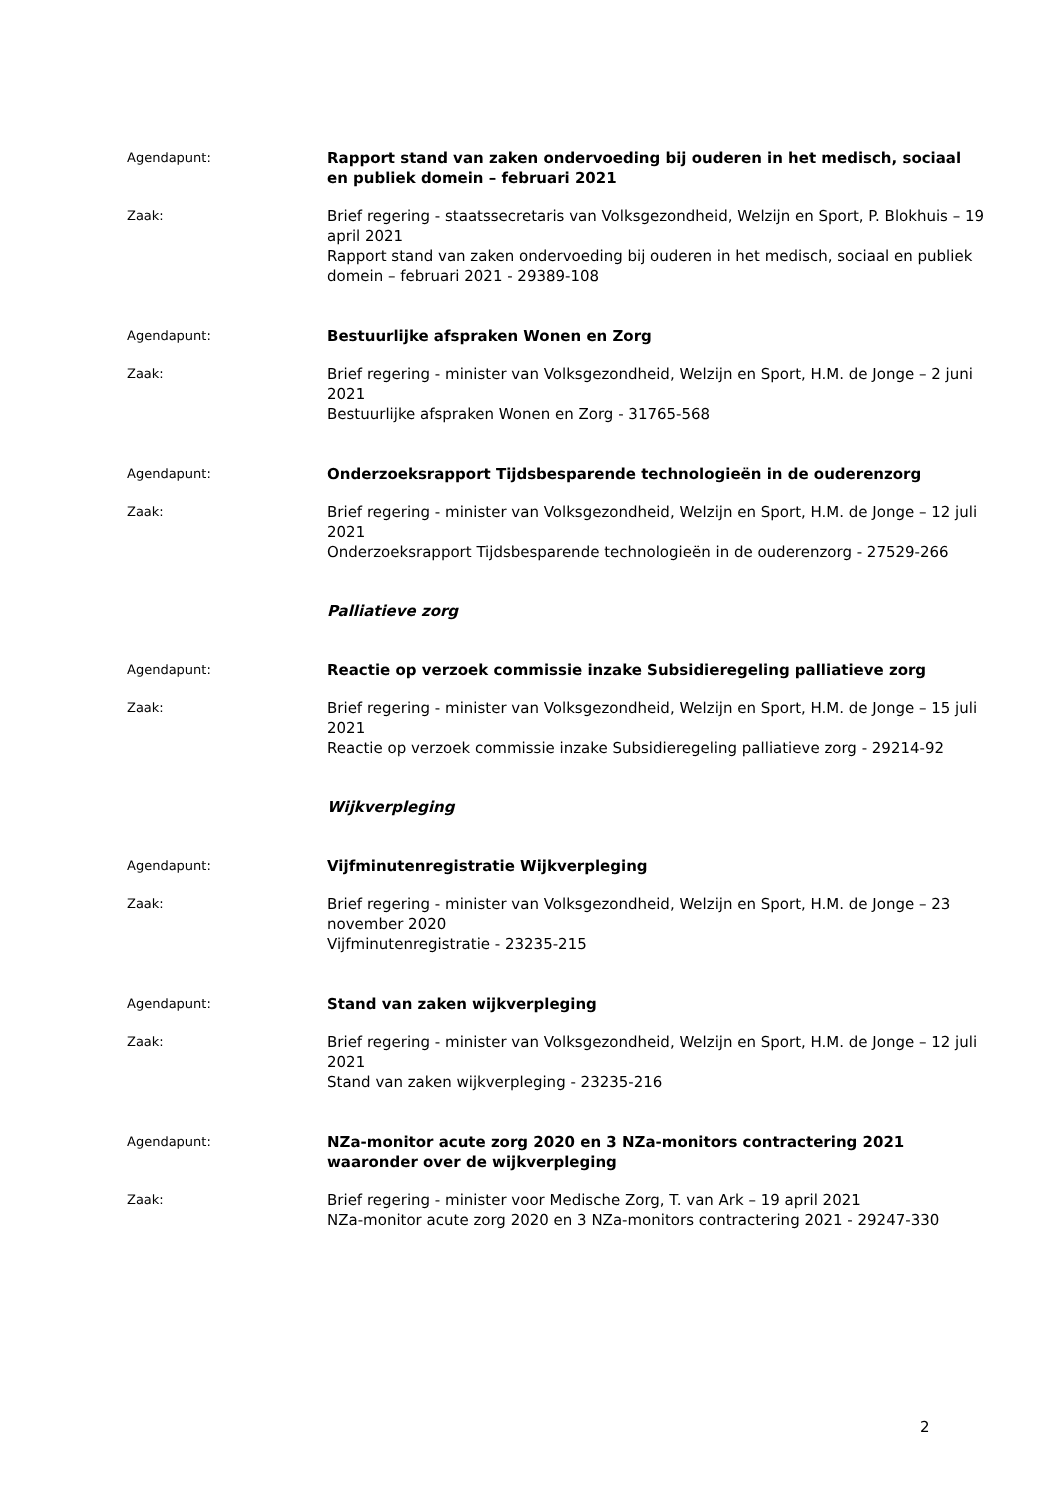Agendapunt:
Rapport stand van zaken ondervoeding bij ouderen in het medisch, sociaal en publiek domein – februari 2021
Zaak:
Brief regering - staatssecretaris van Volksgezondheid, Welzijn en Sport, P. Blokhuis – 19 april 2021
Rapport stand van zaken ondervoeding bij ouderen in het medisch, sociaal en publiek domein – februari 2021 - 29389-108
Agendapunt:
Bestuurlijke afspraken Wonen en Zorg
Zaak:
Brief regering - minister van Volksgezondheid, Welzijn en Sport, H.M. de Jonge – 2 juni 2021
Bestuurlijke afspraken Wonen en Zorg - 31765-568
Agendapunt:
Onderzoeksrapport Tijdsbesparende technologieën in de ouderenzorg
Zaak:
Brief regering - minister van Volksgezondheid, Welzijn en Sport, H.M. de Jonge – 12 juli 2021
Onderzoeksrapport Tijdsbesparende technologieën in de ouderenzorg - 27529-266
Palliatieve zorg
Agendapunt:
Reactie op verzoek commissie inzake Subsidieregeling palliatieve zorg
Zaak:
Brief regering - minister van Volksgezondheid, Welzijn en Sport, H.M. de Jonge – 15 juli 2021
Reactie op verzoek commissie inzake Subsidieregeling palliatieve zorg - 29214-92
Wijkverpleging
Agendapunt:
Vijfminutenregistratie Wijkverpleging
Zaak:
Brief regering - minister van Volksgezondheid, Welzijn en Sport, H.M. de Jonge – 23 november 2020
Vijfminutenregistratie - 23235-215
Agendapunt:
Stand van zaken wijkverpleging
Zaak:
Brief regering - minister van Volksgezondheid, Welzijn en Sport, H.M. de Jonge – 12 juli 2021
Stand van zaken wijkverpleging - 23235-216
Agendapunt:
NZa-monitor acute zorg 2020 en 3 NZa-monitors contractering 2021 waaronder over de wijkverpleging
Zaak:
Brief regering - minister voor Medische Zorg, T. van Ark – 19 april 2021
NZa-monitor acute zorg 2020 en 3 NZa-monitors contractering 2021 - 29247-330
2